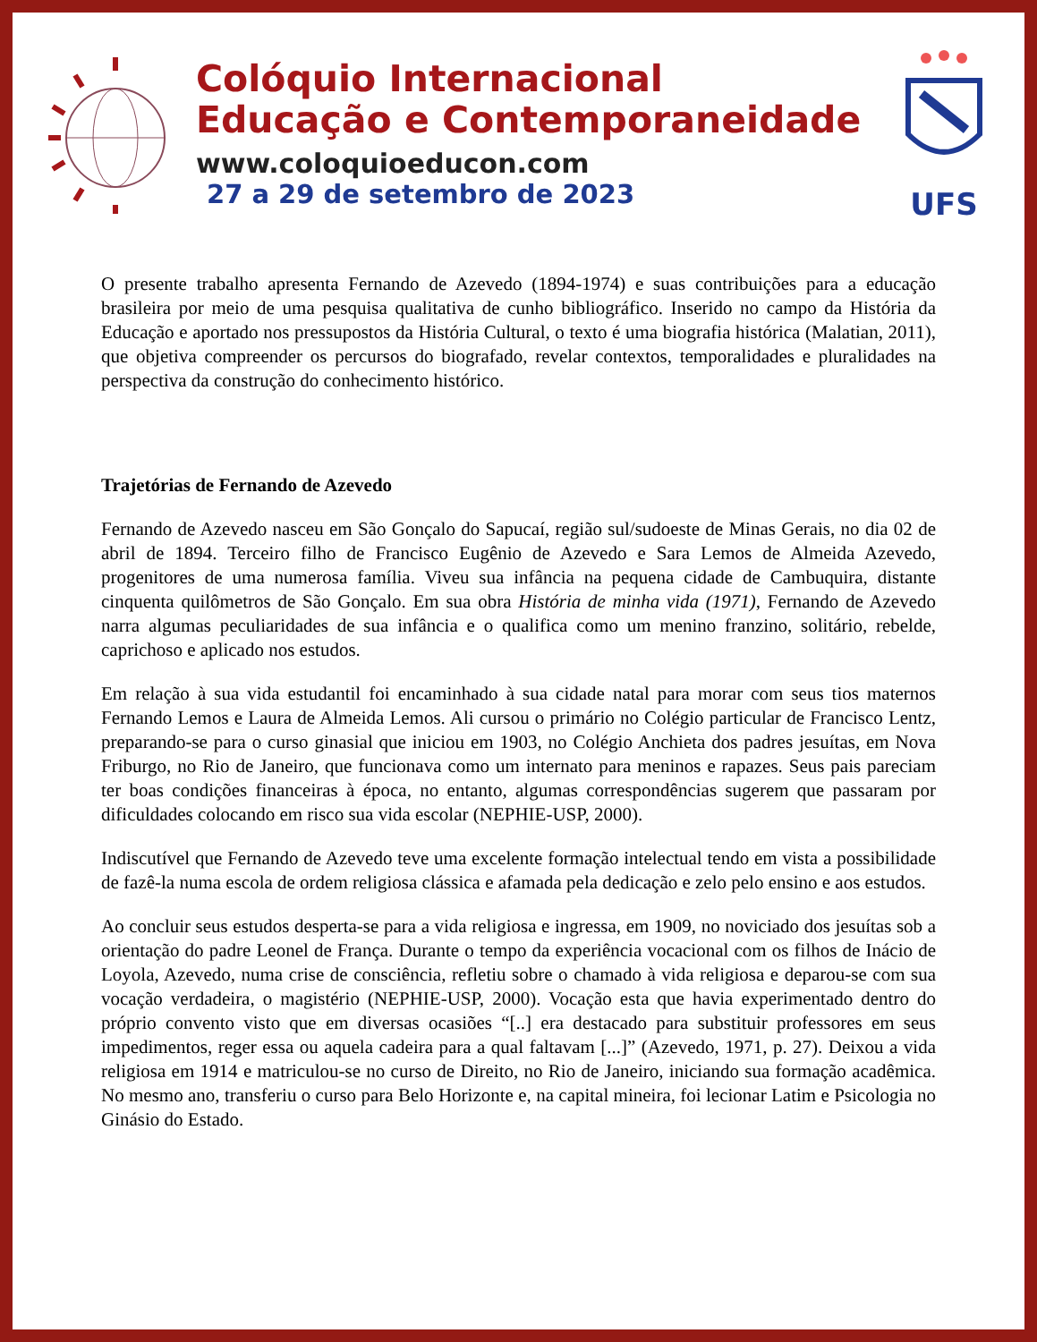Colóquio Internacional
Educação e Contemporaneidade
www.coloquioeducon.com
27 a 29 de setembro de 2023
UFS
O presente trabalho apresenta Fernando de Azevedo (1894-1974) e suas contribuições para a educação brasileira por meio de uma pesquisa qualitativa de cunho bibliográfico. Inserido no campo da História da Educação e aportado nos pressupostos da História Cultural, o texto é uma biografia histórica (Malatian, 2011), que objetiva compreender os percursos do biografado, revelar contextos, temporalidades e pluralidades na perspectiva da construção do conhecimento histórico.
Trajetórias de Fernando de Azevedo
Fernando de Azevedo nasceu em São Gonçalo do Sapucaí, região sul/sudoeste de Minas Gerais, no dia 02 de abril de 1894. Terceiro filho de Francisco Eugênio de Azevedo e Sara Lemos de Almeida Azevedo, progenitores de uma numerosa família. Viveu sua infância na pequena cidade de Cambuquira, distante cinquenta quilômetros de São Gonçalo. Em sua obra História de minha vida (1971), Fernando de Azevedo narra algumas peculiaridades de sua infância e o qualifica como um menino franzino, solitário, rebelde, caprichoso e aplicado nos estudos.
Em relação à sua vida estudantil foi encaminhado à sua cidade natal para morar com seus tios maternos Fernando Lemos e Laura de Almeida Lemos. Ali cursou o primário no Colégio particular de Francisco Lentz, preparando-se para o curso ginasial que iniciou em 1903, no Colégio Anchieta dos padres jesuítas, em Nova Friburgo, no Rio de Janeiro, que funcionava como um internato para meninos e rapazes. Seus pais pareciam ter boas condições financeiras à época, no entanto, algumas correspondências sugerem que passaram por dificuldades colocando em risco sua vida escolar (NEPHIE-USP, 2000).
Indiscutível que Fernando de Azevedo teve uma excelente formação intelectual tendo em vista a possibilidade de fazê-la numa escola de ordem religiosa clássica e afamada pela dedicação e zelo pelo ensino e aos estudos.
Ao concluir seus estudos desperta-se para a vida religiosa e ingressa, em 1909, no noviciado dos jesuítas sob a orientação do padre Leonel de França. Durante o tempo da experiência vocacional com os filhos de Inácio de Loyola, Azevedo, numa crise de consciência, refletiu sobre o chamado à vida religiosa e deparou-se com sua vocação verdadeira, o magistério (NEPHIE-USP, 2000). Vocação esta que havia experimentado dentro do próprio convento visto que em diversas ocasiões “[..] era destacado para substituir professores em seus impedimentos, reger essa ou aquela cadeira para a qual faltavam [...]” (Azevedo, 1971, p. 27). Deixou a vida religiosa em 1914 e matriculou-se no curso de Direito, no Rio de Janeiro, iniciando sua formação acadêmica. No mesmo ano, transferiu o curso para Belo Horizonte e, na capital mineira, foi lecionar Latim e Psicologia no Ginásio do Estado.